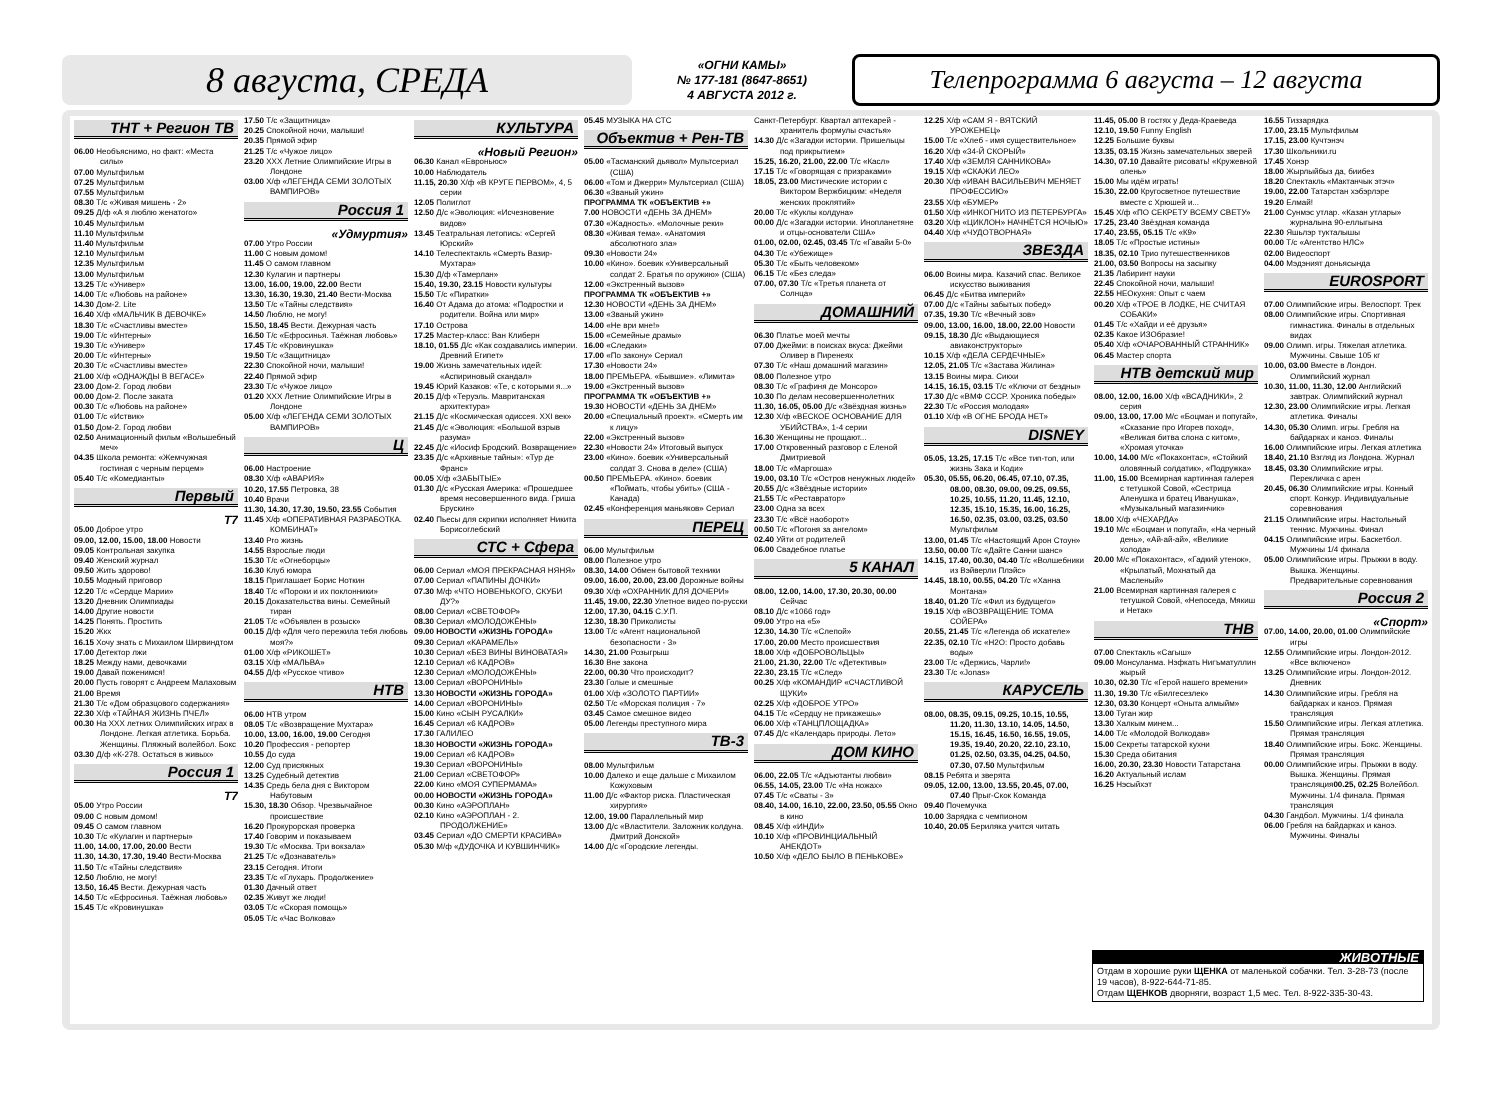8 августа, СРЕДА
«ОГНИ КАМЫ»
№ 177-181 (8647-8651)
4 АВГУСТА 2012 г.
Телепрограмма 6 августа – 12 августа
ТНТ + Регион ТВ
06.00 Необъяснимо, но факт: «Места силы»
07.00 Мультфильм
07.25 Мультфильм
07.55 Мультфильм
08.30 Т/с «Живая мишень - 2»
09.25 Д/ф «А я люблю женатого»
10.45 Мультфильм
11.10 Мультфильм
11.40 Мультфильм
12.10 Мультфильм
12.35 Мультфильм
13.00 Мультфильм
13.25 Т/с «Универ»
14.00 Т/с «Любовь на районе»
14.30 Дом-2. Lite
16.40 Х/ф «МАЛЬЧИК В ДЕВОЧКЕ»
18.30 Т/с «Счастливы вместе»
19.00 Т/с «Интерны»
19.30 Т/с «Универ»
20.00 Т/с «Интерны»
20.30 Т/с «Счастливы вместе»
21.00 Х/ф «ОДНАЖДЫ В ВЕГАСЕ»
23.00 Дом-2. Город любви
00.00 Дом-2. После заката
00.30 Т/с «Любовь на районе»
01.00 Т/с «Иствик»
01.50 Дом-2. Город любви
02.50 Анимационный фильм «Вольшебный меч»
04.35 Школа ремонта: «Жемчужная гостиная с черным перцем»
05.40 Т/с «Комедианты»
Первый
Т7
05.00 Доброе утро
09.00, 12.00, 15.00, 18.00 Новости
09.05 Контрольная закупка
09.40 Женский журнал
09.50 Жить здорово!
10.55 Модный приговор
12.20 Т/с «Сердце Марии»
13.20 Дневник Олимпиады
14.00 Другие новости
14.25 Понять. Простить
15.20 Жкх
16.15 Хочу знать с Михаилом Ширвиндтом
17.00 Детектор лжи
18.25 Между нами, девочками
19.00 Давай поженимся!
20.00 Пусть говорят с Андреем Малаховым
21.00 Время
21.30 Т/с «Дом образцового содержания»
22.30 Х/ф «ТАЙНАЯ ЖИЗНЬ ПЧЕЛ»
00.30 На XXX летних Олимпийских играх в Лондоне. Легкая атлетика. Борьба. Женщины. Пляжный волейбол. Бокс
03.30 Д/ф «К-278. Остаться в живых»
Россия 1
Т7
05.00 Утро России
09.00 С новым домом!
09.45 О самом главном
10.30 Т/с «Кулагин и партнеры»
11.00, 14.00, 17.00, 20.00 Вести
11.30, 14.30, 17.30, 19.40 Вести-Москва
11.50 Т/с «Тайны следствия»
12.50 Люблю, не могу!
13.50, 16.45 Вести. Дежурная часть
14.50 Т/с «Ефросинья. Таёжная любовь»
15.45 Т/с «Кровинушка»
17.50 Т/с «Защитница»
20.25 Спокойной ночи, малыши!
20.35 Прямой эфир
21.25 Т/с «Чужое лицо»
23.20 XXX Летние Олимпийские Игры в Лондоне
03.00 Х/ф «ЛЕГЕНДА СЕМИ ЗОЛОТЫХ ВАМПИРОВ»
Россия 1
«Удмуртия»
07.00 Утро России
11.00 С новым домом!
11.45 О самом главном
12.30 Кулагин и партнеры
13.00, 16.00, 19.00, 22.00 Вести
13.30, 16.30, 19.30, 21.40 Вести-Москва
13.50 Т/с «Тайны следствия»
14.50 Люблю, не могу!
15.50, 18.45 Вести. Дежурная часть
16.50 Т/с «Ефросинья. Таёжная любовь»
17.45 Т/с «Кровинушка»
19.50 Т/с «Защитница»
22.30 Спокойной ночи, малыши!
22.40 Прямой эфир
23.30 Т/с «Чужое лицо»
01.20 XXX Летние Олимпийские Игры в Лондоне
05.00 Х/ф «ЛЕГЕНДА СЕМИ ЗОЛОТЫХ ВАМПИРОВ»
Ц
06.00 Настроение
08.30 Х/ф «АВАРИЯ»
10.20, 17.55 Петровка, 38
10.40 Врачи
11.30, 14.30, 17.30, 19.50, 23.55 События
11.45 Х/ф «ОПЕРАТИВНАЯ РАЗРАБОТКА. КОМБИНАТ»
13.40 Pro жизнь
14.55 Взрослые люди
15.30 Т/с «Огнеборцы»
16.30 Клуб юмора
18.15 Приглашает Борис Ноткин
18.40 Т/с «Пороки и их поклонники»
20.15 Доказательства вины. Семейный тиран
21.05 Т/с «Объявлен в розыск»
00.15 Д/ф «Для чего пережила тебя любовь моя?»
01.00 Х/ф «РИКОШЕТ»
03.15 Х/ф «МАЛЬВА»
04.55 Д/ф «Русское чтиво»
НТВ
06.00 НТВ утром
08.05 Т/с «Возвращение Мухтара»
10.00, 13.00, 16.00, 19.00 Сегодня
10.20 Профессия - репортер
10.55 До суда
12.00 Суд присяжных
13.25 Судебный детектив
14.35 Средь бела дня с Виктором Набутовым
15.30, 18.30 Обзор. Чрезвычайное происшествие
16.20 Прокурорская проверка
17.40 Говорим и показываем
19.30 Т/с «Москва. Три вокзала»
21.25 Т/с «Дознаватель»
23.15 Сегодня. Итоги
23.35 Т/с «Глухарь. Продолжение»
01.30 Дачный ответ
02.35 Живут же люди!
03.05 Т/с «Скорая помощь»
05.05 Т/с «Час Волкова»
КУЛЬТУРА
«Новый Регион»
06.30 Канал «Евроньюс»
10.00 Наблюдатель
11.15, 20.30 Х/ф «В КРУГЕ ПЕРВОМ», 4, 5 серии
12.05 Полиглот
12.50 Д/с «Эволюция: «Исчезновение видов»
13.45 Театральная летопись: «Сергей Юрский»
14.10 Телеспектакль «Смерть Вазир-Мухтара»
15.30 Д/ф «Тамерлан»
15.40, 19.30, 23.15 Новости культуры
15.50 Т/с «Пиратки»
16.40 От Адама до атома: «Подростки и родители. Война или мир»
17.10 Острова
17.25 Мастер-класс: Ван Клиберн
18.10, 01.55 Д/с «Как создавались империи. Древний Египет»
19.00 Жизнь замечательных идей: «Аспириновый скандал»
19.45 Юрий Казаков: «Те, с которыми я...»
20.15 Д/ф «Теруэль. Мавританская архитектура»
21.15 Д/с «Космическая одиссея. XXI век»
21.45 Д/с «Эволюция: «Большой взрыв разума»
22.45 Д/с «Иосиф Бродский. Возвращение»
23.35 Д/с «Архивные тайны»: «Тур де Франс»
00.05 Х/ф «ЗАБЫТЫЕ»
01.30 Д/с «Русская Америка: «Прошедшее время несовершенного вида. Гриша Брускин»
02.40 Пьесы для скрипки исполняет Никита Борисоглебский
СТС + Сфера
06.00 Сериал «МОЯ ПРЕКРАСНАЯ НЯНЯ»
07.00 Сериал «ПАПИНЫ ДОЧКИ»
07.30 М/ф «ЧТО НОВЕНЬКОГО, СКУБИ ДУ?»
08.00 Сериал «СВЕТОФОР»
08.30 Сериал «МОЛОДОЖЁНЫ»
09.00 НОВОСТИ «ЖИЗНЬ ГОРОДА»
09.30 Сериал «КАРАМЕЛЬ»
10.30 Сериал «БЕЗ ВИНЫ ВИНОВАТАЯ»
12.10 Сериал «6 КАДРОВ»
12.30 Сериал «МОЛОДОЖЁНЫ»
13.00 Сериал «ВОРОНИНЫ»
13.30 НОВОСТИ «ЖИЗНЬ ГОРОДА»
14.00 Сериал «ВОРОНИНЫ»
15.00 Кино «СЫН РУСАЛКИ»
16.45 Сериал «6 КАДРОВ»
17.30 ГАЛИЛЕО
18.30 НОВОСТИ «ЖИЗНЬ ГОРОДА»
19.00 Сериал «6 КАДРОВ»
19.30 Сериал «ВОРОНИНЫ»
21.00 Сериал «СВЕТОФОР»
22.00 Кино «МОЯ СУПЕРМАМА»
00.00 НОВОСТИ «ЖИЗНЬ ГОРОДА»
00.30 Кино «АЭРОПЛАН»
02.10 Кино «АЭРОПЛАН - 2. ПРОДОЛЖЕНИЕ»
03.45 Сериал «ДО СМЕРТИ КРАСИВА»
05.30 М/ф «ДУДОЧКА И КУВШИНЧИК»
05.45 МУЗЫКА НА СТС
Объектив + Рен-ТВ
05.00 «Тасманский дьявол» Мультсериал (США)
06.00 «Том и Джерри» Мультсериал (США)
06.30 «Званый ужин»
ПРОГРАММА ТК «ОБЪЕКТИВ +»
7.00 НОВОСТИ «ДЕНЬ ЗА ДНЕМ»
07.30 «Жадность». «Молочные реки»
08.30 «Живая тема». «Анатомия абсолютного зла»
09.30 «Новости 24»
10.00 «Кино». боевик «Универсальный солдат 2. Братья по оружию» (США)
12.00 «Экстренный вызов»
ПРОГРАММА ТК «ОБЪЕКТИВ +»
12.30 НОВОСТИ «ДЕНЬ ЗА ДНЕМ»
13.00 «Званый ужин»
14.00 «Не ври мне!»
15.00 «Семейные драмы»
16.00 «Следаки»
17.00 «По закону» Сериал
17.30 «Новости 24»
18.00 ПРЕМЬЕРА. «Бывшие». «Лимита»
19.00 «Экстренный вызов»
ПРОГРАММА ТК «ОБЪЕКТИВ +»
19.30 НОВОСТИ «ДЕНЬ ЗА ДНЕМ»
20.00 «Специальный проект». «Смерть им к лицу»
22.00 «Экстренный вызов»
22.30 «Новости 24» Итоговый выпуск
23.00 «Кино». боевик «Универсальный солдат 3. Снова в деле» (США)
00.50 ПРЕМЬЕРА. «Кино». боевик «Поймать, чтобы убить» (США - Канада)
02.45 «Конференция маньяков» Сериал
ПЕРЕЦ
06.00 Мультфильм
08.00 Полезное утро
08.30, 14.00 Обмен бытовой техники
09.00, 16.00, 20.00, 23.00 Дорожные войны
09.30 Х/ф «ОХРАННИК ДЛЯ ДОЧЕРИ»
11.45, 19.00, 22.30 Улетное видео по-русски
12.00, 17.30, 04.15 С.У.П.
12.30, 18.30 Приколисты
13.00 Т/с «Агент национальной безопасности - 3»
14.30, 21.00 Розыгрыш
16.30 Вне закона
22.00, 00.30 Что происходит?
23.30 Голые и смешные
01.00 Х/ф «ЗОЛОТО ПАРТИИ»
02.50 Т/с «Морская полиция - 7»
03.45 Самое смешное видео
05.00 Легенды преступного мира
ТВ-3
08.00 Мультфильм
10.00 Далеко и еще дальше с Михаилом Кожуховым
11.00 Д/с «Фактор риска. Пластическая хирургия»
12.00, 19.00 Параллельный мир
13.00 Д/с «Властители. Заложник колдуна. Дмитрий Донской»
14.00 Д/с «Городские легенды.
Санкт-Петербург. Квартал аптекарей - хранитель формулы счастья»
14.30 Д/с «Загадки истории. Пришельцы под прикрытием»
15.25, 16.20, 21.00, 22.00 Т/с «Касл»
17.15 Т/с «Говорящая с призраками»
18.05, 23.00 Мистические истории с Виктором Вержбицким: «Неделя женских проклятий»
20.00 Т/с «Куклы колдуна»
00.00 Д/с «Загадки истории. Инопланетяне и отцы-основатели США»
01.00, 02.00, 02.45, 03.45 Т/с «Гавайи 5-0»
04.30 Т/с «Убежище»
05.30 Т/с «Быть человеком»
06.15 Т/с «Без следа»
07.00, 07.30 Т/с «Третья планета от Солнца»
ДОМАШНИЙ
06.30 Платье моей мечты
07.00 Джейми: в поисках вкуса: Джейми Оливер в Пиренеях
07.30 Т/с «Наш домашний магазин»
08.00 Полезное утро
08.30 Т/с «Графиня де Монсоро»
10.30 По делам несовершеннолетних
11.30, 16.05, 05.00 Д/с «Звёздная жизнь»
12.30 Х/ф «ВЕСКОЕ ОСНОВАНИЕ ДЛЯ УБИЙСТВА», 1-4 серии
16.30 Женщины не прощают...
17.00 Откровенный разговор с Еленой Дмитриевой
18.00 Т/с «Маргоша»
19.00, 03.10 Т/с «Остров ненужных людей»
20.55 Д/с «Звёздные истории»
21.55 Т/с «Реставратор»
23.00 Одна за всех
23.30 Т/с «Всё наоборот»
00.50 Т/с «Погоня за ангелом»
02.40 Уйти от родителей
06.00 Свадебное платье
5 КАНАЛ
08.00, 12.00, 14.00, 17.30, 20.30, 00.00 Сейчас
08.10 Д/с «1066 год»
09.00 Утро на «5»
12.30, 14.30 Т/с «Слепой»
17.00, 20.00 Место происшествия
18.00 Х/ф «ДОБРОВОЛЬЦЫ»
21.00, 21.30, 22.00 Т/с «Детективы»
22.30, 23.15 Т/с «След»
00.25 Х/ф «КОМАНДИР «СЧАСТЛИВОЙ ЩУКИ»
02.25 Х/ф «ДОБРОЕ УТРО»
04.15 Т/с «Сердцу не прикажешь»
06.00 Х/ф «ТАНЦПЛОЩАДКА»
07.45 Д/с «Календарь природы. Лето»
ДОМ КИНО
06.00, 22.05 Т/с «Адъютанты любви»
06.55, 14.05, 23.00 Т/с «На ножах»
07.45 Т/с «Сваты - 3»
08.40, 14.00, 16.10, 22.00, 23.50, 05.55 Окно в кино
08.45 Х/ф «ИНДИ»
10.10 Х/ф «ПРОВИНЦИАЛЬНЫЙ АНЕКДОТ»
10.50 Х/ф «ДЕЛО БЫЛО В ПЕНЬКОВЕ»
12.25 Х/ф «САМ Я - ВЯТСКИЙ УРОЖЕНЕЦ»
15.00 Т/с «Хлеб - имя существительное»
16.20 Х/ф «34-Й СКОРЫЙ»
17.40 Х/ф «ЗЕМЛЯ САННИКОВА»
19.15 Х/ф «СКАЖИ ЛЕО»
20.30 Х/ф «ИВАН ВАСИЛЬЕВИЧ МЕНЯЕТ ПРОФЕССИЮ»
23.55 Х/ф «БУМЕР»
01.50 Х/ф «ИНКОГНИТО ИЗ ПЕТЕРБУРГА»
03.20 Х/ф «ЦИКЛОН» НАЧНЁТСЯ НОЧЬЮ»
04.40 Х/ф «ЧУДОТВОРНАЯ»
ЗВЕЗДА
06.00 Воины мира. Казачий спас. Великое искусство выживания
06.45 Д/с «Битва империй»
07.00 Д/с «Тайны забытых побед»
07.35, 19.30 Т/с «Вечный зов»
09.00, 13.00, 16.00, 18.00, 22.00 Новости
09.15, 18.30 Д/с «Выдающиеся авиаконструкторы»
10.15 Х/ф «ДЕЛА СЕРДЕЧНЫЕ»
12.05, 21.05 Т/с «Застава Жилина»
13.15 Воины мира. Сикхи
14.15, 16.15, 03.15 Т/с «Ключи от бездны»
17.30 Д/с «ВМФ СССР. Хроника победы»
22.30 Т/с «Россия молодая»
01.10 Х/ф «В ОГНЕ БРОДА НЕТ»
DISNEY
05.05, 13.25, 17.15 Т/с «Все тип-топ, или жизнь Зака и Коди»
05.30, 05.55, 06.20, 06.45, 07.10, 07.35, 08.00, 08.30, 09.00, 09.25, 09.55, 10.25, 10.55, 11.20, 11.45, 12.10, 12.35, 15.10, 15.35, 16.00, 16.25, 16.50, 02.35, 03.00, 03.25, 03.50 Мультфильм
13.00, 01.45 Т/с «Настоящий Арон Стоун»
13.50, 00.00 Т/с «Дайте Санни шанс»
14.15, 17.40, 00.30, 04.40 Т/с «Волшебники из Вэйверли Плэйс»
14.45, 18.10, 00.55, 04.20 Т/с «Ханна Монтана»
18.40, 01.20 Т/с «Фил из будущего»
19.15 Х/ф «ВОЗВРАЩЕНИЕ ТОМА СОЙЕРА»
20.55, 21.45 Т/с «Легенда об искателе»
22.35, 02.10 Т/с «Н2О: Просто добавь воды»
23.00 Т/с «Держись, Чарли!»
23.30 Т/с «Jonas»
КАРУСЕЛЬ
08.00, 08.35, 09.15, 09.25, 10.15, 10.55, 11.20, 11.30, 13.10, 14.05, 14.50, 15.15, 16.45, 16.50, 16.55, 19.05, 19.35, 19.40, 20.20, 22.10, 23.10, 01.25, 02.50, 03.35, 04.25, 04.50, 07.30, 07.50 Мультфильм
08.15 Ребята и зверята
09.05, 12.00, 13.00, 13.55, 20.45, 07.00, 07.40 Прыг-Скок Команда
09.40 Почемучка
10.00 Зарядка с чемпионом
10.40, 20.05 Бериляка учится читать
11.45, 05.00 В гостях у Деда-Краеведа
12.10, 19.50 Funny English
12.25 Большие буквы
13.35, 03.15 Жизнь замечательных зверей
14.30, 07.10 Давайте рисовать! «Кружевной олень»
15.00 Мы идём играть!
15.30, 22.00 Кругосветное путешествие вместе с Хрюшей и...
15.45 Х/ф «ПО СЕКРЕТУ ВСЕМУ СВЕТУ»
17.25, 23.40 Звёздная команда
17.40, 23.55, 05.15 Т/с «К9»
18.05 Т/с «Простые истины»
18.35, 02.10 Трио путешественников
21.00, 03.50 Вопросы на засыпку
21.35 Лабиринт науки
22.45 Спокойной ночи, малыши!
22.55 НЕОкухня: Опыт с чаем
00.20 Х/ф «ТРОЕ В ЛОДКЕ, НЕ СЧИТАЯ СОБАКИ»
01.45 Т/с «Хайди и её друзья»
02.35 Какое ИЗОбразие!
05.40 Х/ф «ОЧАРОВАННЫЙ СТРАННИК»
06.45 Мастер спорта
НТВ детский мир
08.00, 12.00, 16.00 Х/ф «ВСАДНИКИ», 2 серия
09.00, 13.00, 17.00 М/с «Боцман и попугай», «Сказание про Игорев поход», «Великая битва слона с китом», «Хромая уточка»
10.00, 14.00 М/с «Покахонтас», «Стойкий оловянный солдатик», «Подружка»
11.00, 15.00 Всемирная картинная галерея с тетушкой Совой, «Сестрица Аленушка и братец Иванушка», «Музыкальный магазинчик»
18.00 Х/ф «ЧЕХАРДА»
19.10 М/с «Боцман и попугай», «На черный день», «Ай-ай-ай», «Великие холода»
20.00 М/с «Покахонтас», «Гадкий утенок», «Крылатый, Мохнатый да Масленый»
21.00 Всемирная картинная галерея с тетушкой Совой, «Непоседа, Мякиш и Нетак»
ТНВ
07.00 Спектакль «Сагыш»
09.00 Монсуланма. Нэфкать Нигъматуллин жырый
10.30, 02.30 Т/с «Герой нашего времени»
11.30, 19.30 Т/с «Билгесезлек»
12.30, 03.30 Концерт «Оныта алмыйм»
13.00 Туган жир
13.30 Халкым минем...
14.00 Т/с «Молодой Волкодав»
15.00 Секреты татарской кухни
15.30 Среда обитания
16.00, 20.30, 23.30 Новости Татарстана
16.20 Актуальный ислам
16.25 Нэсыйхэт
16.55 Тиззарядка
17.00, 23.15 Мультфильм
17.15, 23.00 Кучтэнэч
17.30 Школьники.ru
17.45 Хонэр
18.00 Жырлыйбыз да, биибез
18.20 Спектакль «Мактанчык этэч»
19.00, 22.00 Татарстан хэбэрлэре
19.20 Елмай!
21.00 Сунмэс утлар. «Казан утлары» журналына 90-еллыгына
22.30 Яшьлэр тукталышы
00.00 Т/с «Агентство НЛС»
02.00 Видеоспорт
04.00 Мэдэният доньясында
EUROSPORT
07.00 Олимпийские игры. Велоспорт. Трек
08.00 Олимпийские игры. Спортивная гимнастика. Финалы в отдельных видах
09.00 Олимп. игры. Тяжелая атлетика. Мужчины. Свыше 105 кг
10.00, 03.00 Вместе в Лондон. Олимпийский журнал
10.30, 11.00, 11.30, 12.00 Английский завтрак. Олимпийский журнал
12.30, 23.00 Олимпийские игры. Легкая атлетика. Финалы
14.30, 05.30 Олимп. игры. Гребля на байдарках и каноэ. Финалы
16.00 Олимпийские игры. Легкая атлетика
18.40, 21.10 Взгляд из Лондона. Журнал
18.45, 03.30 Олимпийские игры. Перекличка с арен
20.45, 06.30 Олимпийские игры. Конный спорт. Конкур. Индивидуальные соревнования
21.15 Олимпийские игры. Настольный теннис. Мужчины. Финал
04.15 Олимпийские игры. Баскетбол. Мужчины 1/4 финала
05.00 Олимпийские игры. Прыжки в воду. Вышка. Женщины. Предварительные соревнования
Россия 2
«Спорт»
07.00, 14.00, 20.00, 01.00 Олимпийские игры
12.55 Олимпийские игры. Лондон-2012. «Все включено»
13.25 Олимпийские игры. Лондон-2012. Дневник
14.30 Олимпийские игры. Гребля на байдарках и каноэ. Прямая трансляция
15.50 Олимпийские игры. Легкая атлетика. Прямая трансляция
18.40 Олимпийские игры. Бокс. Женщины. Прямая трансляция
00.00 Олимпийские игры. Прыжки в воду. Вышка. Женщины. Прямая трансляция00.25, 02.25 Волейбол. Мужчины. 1/4 финала. Прямая трансляция
04.30 Гандбол. Мужчины. 1/4 финала
06.00 Гребля на байдарках и каноэ. Мужчины. Финалы
ЖИВОТНЫЕ
Отдам в хорошие руки ЩЕНКА от маленькой собачки. Тел. 3-28-73 (после 19 часов), 8-922-644-71-85.
Отдам ЩЕНКОВ дворняги, возраст 1,5 мес. Тел. 8-922-335-30-43.